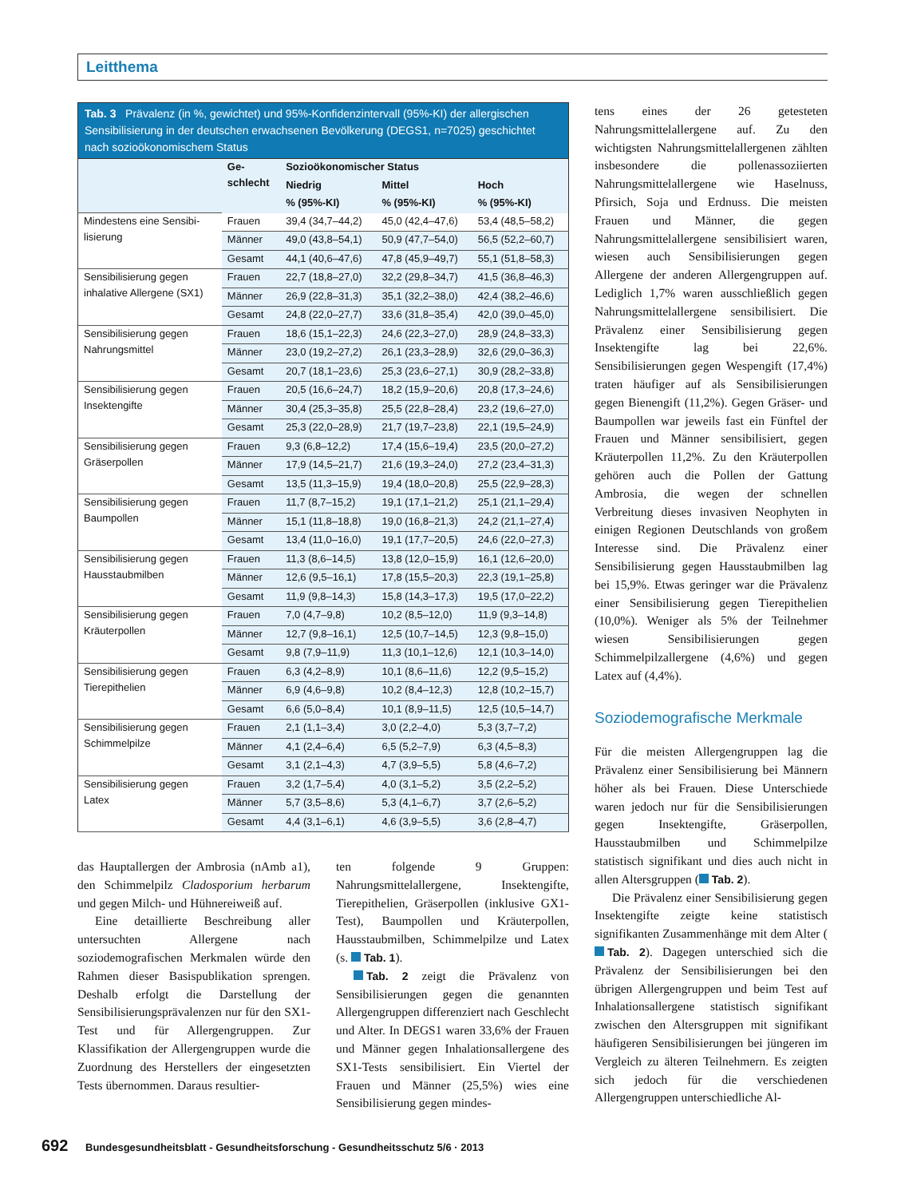Leitthema
Tab. 3 Prävalenz (in %, gewichtet) und 95%-Konfidenzintervall (95%-KI) der allergischen Sensibilisierung in der deutschen erwachsenen Bevölkerung (DEGS1, n=7025) geschichtet nach sozioökonomischem Status
| | Ge- schlecht | Sozioökonomischer Status | | |
| --- | --- | --- | --- | --- |
| | | Niedrig | Mittel | Hoch |
| | | % (95%-KI) | % (95%-KI) | % (95%-KI) |
| Mindestens eine Sensibi- lisierung | Frauen | 39,4 (34,7–44,2) | 45,0 (42,4–47,6) | 53,4 (48,5–58,2) |
| | Männer | 49,0 (43,8–54,1) | 50,9 (47,7–54,0) | 56,5 (52,2–60,7) |
| | Gesamt | 44,1 (40,6–47,6) | 47,8 (45,9–49,7) | 55,1 (51,8–58,3) |
| Sensibilisierung gegen inhalative Allergene (SX1) | Frauen | 22,7 (18,8–27,0) | 32,2 (29,8–34,7) | 41,5 (36,8–46,3) |
| | Männer | 26,9 (22,8–31,3) | 35,1 (32,2–38,0) | 42,4 (38,2–46,6) |
| | Gesamt | 24,8 (22,0–27,7) | 33,6 (31,8–35,4) | 42,0 (39,0–45,0) |
| Sensibilisierung gegen Nahrungsmittel | Frauen | 18,6 (15,1–22,3) | 24,6 (22,3–27,0) | 28,9 (24,8–33,3) |
| | Männer | 23,0 (19,2–27,2) | 26,1 (23,3–28,9) | 32,6 (29,0–36,3) |
| | Gesamt | 20,7 (18,1–23,6) | 25,3 (23,6–27,1) | 30,9 (28,2–33,8) |
| Sensibilisierung gegen Insektengifte | Frauen | 20,5 (16,6–24,7) | 18,2 (15,9–20,6) | 20,8 (17,3–24,6) |
| | Männer | 30,4 (25,3–35,8) | 25,5 (22,8–28,4) | 23,2 (19,6–27,0) |
| | Gesamt | 25,3 (22,0–28,9) | 21,7 (19,7–23,8) | 22,1 (19,5–24,9) |
| Sensibilisierung gegen Gräserpollen | Frauen | 9,3 (6,8–12,2) | 17,4 (15,6–19,4) | 23,5 (20,0–27,2) |
| | Männer | 17,9 (14,5–21,7) | 21,6 (19,3–24,0) | 27,2 (23,4–31,3) |
| | Gesamt | 13,5 (11,3–15,9) | 19,4 (18,0–20,8) | 25,5 (22,9–28,3) |
| Sensibilisierung gegen Baumpollen | Frauen | 11,7 (8,7–15,2) | 19,1 (17,1–21,2) | 25,1 (21,1–29,4) |
| | Männer | 15,1 (11,8–18,8) | 19,0 (16,8–21,3) | 24,2 (21,1–27,4) |
| | Gesamt | 13,4 (11,0–16,0) | 19,1 (17,7–20,5) | 24,6 (22,0–27,3) |
| Sensibilisierung gegen Hausstaubmilben | Frauen | 11,3 (8,6–14,5) | 13,8 (12,0–15,9) | 16,1 (12,6–20,0) |
| | Männer | 12,6 (9,5–16,1) | 17,8 (15,5–20,3) | 22,3 (19,1–25,8) |
| | Gesamt | 11,9 (9,8–14,3) | 15,8 (14,3–17,3) | 19,5 (17,0–22,2) |
| Sensibilisierung gegen Kräuterpollen | Frauen | 7,0 (4,7–9,8) | 10,2 (8,5–12,0) | 11,9 (9,3–14,8) |
| | Männer | 12,7 (9,8–16,1) | 12,5 (10,7–14,5) | 12,3 (9,8–15,0) |
| | Gesamt | 9,8 (7,9–11,9) | 11,3 (10,1–12,6) | 12,1 (10,3–14,0) |
| Sensibilisierung gegen Tierepithelien | Frauen | 6,3 (4,2–8,9) | 10,1 (8,6–11,6) | 12,2 (9,5–15,2) |
| | Männer | 6,9 (4,6–9,8) | 10,2 (8,4–12,3) | 12,8 (10,2–15,7) |
| | Gesamt | 6,6 (5,0–8,4) | 10,1 (8,9–11,5) | 12,5 (10,5–14,7) |
| Sensibilisierung gegen Schimmelpilze | Frauen | 2,1 (1,1–3,4) | 3,0 (2,2–4,0) | 5,3 (3,7–7,2) |
| | Männer | 4,1 (2,4–6,4) | 6,5 (5,2–7,9) | 6,3 (4,5–8,3) |
| | Gesamt | 3,1 (2,1–4,3) | 4,7 (3,9–5,5) | 5,8 (4,6–7,2) |
| Sensibilisierung gegen Latex | Frauen | 3,2 (1,7–5,4) | 4,0 (3,1–5,2) | 3,5 (2,2–5,2) |
| | Männer | 5,7 (3,5–8,6) | 5,3 (4,1–6,7) | 3,7 (2,6–5,2) |
| | Gesamt | 4,4 (3,1–6,1) | 4,6 (3,9–5,5) | 3,6 (2,8–4,7) |
das Hauptallergen der Ambrosia (nAmb a1), den Schimmelpilz Cladosporium herbarum und gegen Milch- und Hühnereiweiß auf.
Eine detaillierte Beschreibung aller untersuchten Allergene nach soziodemografischen Merkmalen würde den Rahmen dieser Basispublikation sprengen. Deshalb erfolgt die Darstellung der Sensibilisierungsprävalenzen nur für den SX1-Test und für Allergengruppen. Zur Klassifikation der Allergengruppen wurde die Zuordnung des Herstellers der eingesetzten Tests übernommen. Daraus resultier-
ten folgende 9 Gruppen: Nahrungsmittelallergene, Insektengifte, Tierepithelien, Gräserpollen (inklusive GX1-Test), Baumpollen und Kräuterpollen, Hausstaubmilben, Schimmelpilze und Latex (s. Tab. 1).
Tab. 2 zeigt die Prävalenz von Sensibilisierungen gegen die genannten Allergengruppen differenziert nach Geschlecht und Alter. In DEGS1 waren 33,6% der Frauen und Männer gegen Inhalationsallergene des SX1-Tests sensibilisiert. Ein Viertel der Frauen und Männer (25,5%) wies eine Sensibilisierung gegen mindes-
tens eines der 26 getesteten Nahrungsmittelallergene auf. Zu den wichtigsten Nahrungsmittelallergenen zählten insbesondere die pollenassoziierten Nahrungsmittelallergene wie Haselnuss, Pfirsich, Soja und Erdnuss. Die meisten Frauen und Männer, die gegen Nahrungsmittelallergene sensibilisiert waren, wiesen auch Sensibilisierungen gegen Allergene der anderen Allergengruppen auf. Lediglich 1,7% waren ausschließlich gegen Nahrungsmittelallergene sensibilisiert. Die Prävalenz einer Sensibilisierung gegen Insektengifte lag bei 22,6%. Sensibilisierungen gegen Wespengift (17,4%) traten häufiger auf als Sensibilisierungen gegen Bienengift (11,2%). Gegen Gräser- und Baumpollen war jeweils fast ein Fünftel der Frauen und Männer sensibilisiert, gegen Kräuterpollen 11,2%. Zu den Kräuterpollen gehören auch die Pollen der Gattung Ambrosia, die wegen der schnellen Verbreitung dieses invasiven Neophyten in einigen Regionen Deutschlands von großem Interesse sind. Die Prävalenz einer Sensibilisierung gegen Hausstaubmilben lag bei 15,9%. Etwas geringer war die Prävalenz einer Sensibilisierung gegen Tierepithelien (10,0%). Weniger als 5% der Teilnehmer wiesen Sensibilisierungen gegen Schimmelpilzallergene (4,6%) und gegen Latex auf (4,4%).
Soziodemografische Merkmale
Für die meisten Allergengruppen lag die Prävalenz einer Sensibilisierung bei Männern höher als bei Frauen. Diese Unterschiede waren jedoch nur für die Sensibilisierungen gegen Insektengifte, Gräserpollen, Hausstaubmilben und Schimmelpilze statistisch signifikant und dies auch nicht in allen Altersgruppen ( Tab. 2).
Die Prävalenz einer Sensibilisierung gegen Insektengifte zeigte keine statistisch signifikanten Zusammenhänge mit dem Alter ( Tab. 2). Dagegen unterschied sich die Prävalenz der Sensibilisierungen bei den übrigen Allergengruppen und beim Test auf Inhalationsallergene statistisch signifikant zwischen den Altersgruppen mit signifikant häufigeren Sensibilisierungen bei jüngeren im Vergleich zu älteren Teilnehmern. Es zeigten sich jedoch für die verschiedenen Allergengruppen unterschiedliche Al-
692 Bundesgesundheitsblatt - Gesundheitsforschung - Gesundheitsschutz 5/6 · 2013